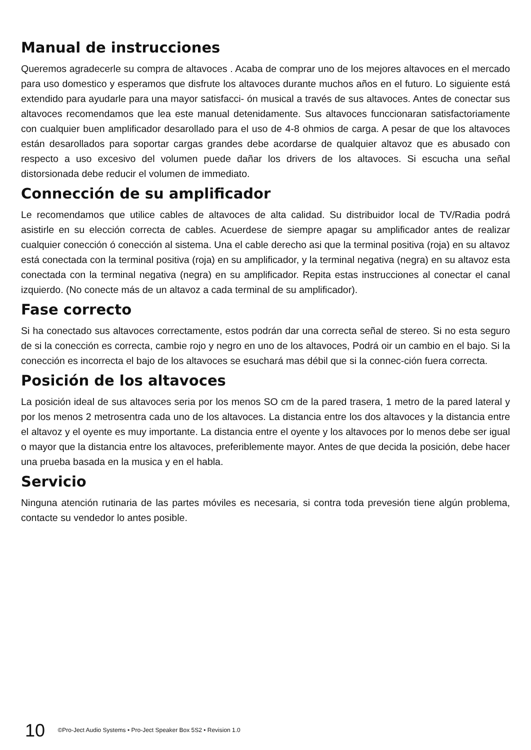Manual de instrucciones
Queremos agradecerle su compra de altavoces . Acaba de comprar uno de los mejores altavoces en el mercado para uso domestico y esperamos que disfrute los altavoces durante muchos años en el futuro. Lo siguiente está extendido para ayudarle para una mayor satisfacci- ón musical a través de sus altavoces. Antes de conectar sus altavoces recomendamos que lea este manual detenidamente. Sus altavoces funccionaran satisfactoriamente con cualquier buen amplificador desarollado para el uso de 4-8 ohmios de carga. A pesar de que los altavoces están desarollados para soportar cargas grandes debe acordarse de qualquier altavoz que es abusado con respecto a uso excesivo del volumen puede dañar los drivers de los altavoces. Si escucha una señal distorsionada debe reducir el volumen de immediato.
Connección de su amplificador
Le recomendamos que utilice cables de altavoces de alta calidad. Su distribuidor local de TV/Radia podrá asistirle en su elección correcta de cables. Acuerdese de siempre apagar su amplificador antes de realizar cualquier conección ó conección al sistema. Una el cable derecho asi que la terminal positiva (roja) en su altavoz está conectada con la terminal positiva (roja) en su amplificador, y la terminal negativa (negra) en su altavoz esta conectada con la terminal negativa (negra) en su amplificador. Repita estas instrucciones al conectar el canal izquierdo. (No conecte más de un altavoz a cada terminal de su amplificador).
Fase correcto
Si ha conectado sus altavoces correctamente, estos podrán dar una correcta señal de stereo. Si no esta seguro de si la conección es correcta, cambie rojo y negro en uno de los altavoces, Podrá oir un cambio en el bajo. Si la conección es incorrecta el bajo de los altavoces se esuchará mas débil que si la connec-ción fuera correcta.
Posición de los altavoces
La posición ideal de sus altavoces seria por los menos SO cm de la pared trasera, 1 metro de la pared lateral y por los menos 2 metrosentra cada uno de los altavoces. La distancia entre los dos altavoces y la distancia entre el altavoz y el oyente es muy importante. La distancia entre el oyente y los altavoces por lo menos debe ser igual o mayor que la distancia entre los altavoces, preferiblemente mayor. Antes de que decida la posición, debe hacer una prueba basada en la musica y en el habla.
Servicio
Ninguna atención rutinaria de las partes móviles es necesaria, si contra toda prevesión tiene algún problema, contacte su vendedor lo antes posible.
10 ©Pro-Ject Audio Systems • Pro-Ject Speaker Box 5S2 • Revision 1.0